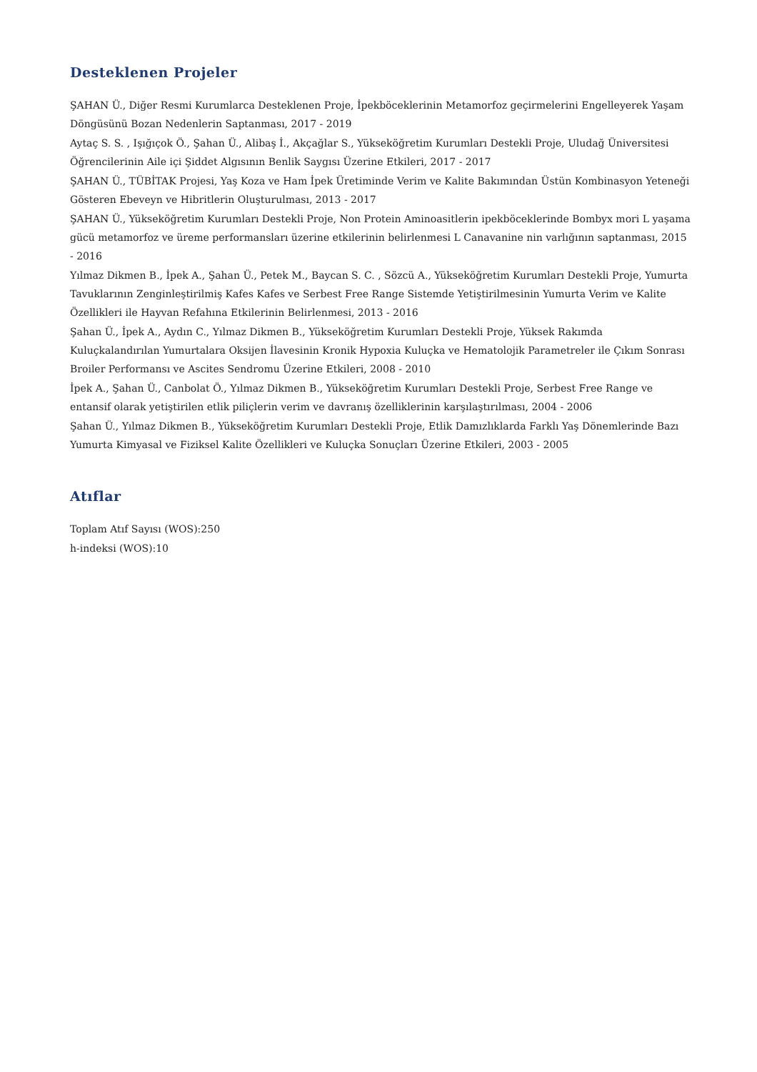Desteklenen Projeler
ŞAHAN Ü., Diğer Resmi Kurumlarca Desteklenen Proje, İpekböceklerinin Metamorfoz geçirmelerini Engelleyerek Yaşam Döngüsünü Bozan Nedenlerin Saptanması, 2017 - 2019
Aytaç S. S. , Işığıçok Ö., Şahan Ü., Alibaş İ., Akçağlar S., Yükseköğretim Kurumları Destekli Proje, Uludağ Üniversitesi Öğrencilerinin Aile içi Şiddet Algısının Benlik Saygısı Üzerine Etkileri, 2017 - 2017
ŞAHAN Ü., TÜBİTAK Projesi, Yaş Koza ve Ham İpek Üretiminde Verim ve Kalite Bakımından Üstün Kombinasyon Yeteneği Gösteren Ebeveyn ve Hibritlerin Oluşturulması, 2013 - 2017
ŞAHAN Ü., Yükseköğretim Kurumları Destekli Proje, Non Protein Aminoasitlerin ipekböceklerinde Bombyx mori L yaşama gücü metamorfoz ve üreme performansları üzerine etkilerinin belirlenmesi L Canavanine nin varlığının saptanması, 2015 - 2016
Yılmaz Dikmen B., İpek A., Şahan Ü., Petek M., Baycan S. C. , Sözcü A., Yükseköğretim Kurumları Destekli Proje, Yumurta Tavuklarının Zenginleştirilmiş Kafes Kafes ve Serbest Free Range Sistemde Yetiştirilmesinin Yumurta Verim ve Kalite Özellikleri ile Hayvan Refahına Etkilerinin Belirlenmesi, 2013 - 2016
Şahan Ü., İpek A., Aydın C., Yılmaz Dikmen B., Yükseköğretim Kurumları Destekli Proje, Yüksek Rakımda Kuluçkalandırılan Yumurtalara Oksijen İlavesinin Kronik Hypoxia Kuluçka ve Hematolojik Parametreler ile Çıkım Sonrası Broiler Performansı ve Ascites Sendromu Üzerine Etkileri, 2008 - 2010
İpek A., Şahan Ü., Canbolat Ö., Yılmaz Dikmen B., Yükseköğretim Kurumları Destekli Proje, Serbest Free Range ve entansif olarak yetiştirilen etlik piliçlerin verim ve davranış özelliklerinin karşılaştırılması, 2004 - 2006
Şahan Ü., Yılmaz Dikmen B., Yükseköğretim Kurumları Destekli Proje, Etlik Damızlıklarda Farklı Yaş Dönemlerinde Bazı Yumurta Kimyasal ve Fiziksel Kalite Özellikleri ve Kuluçka Sonuçları Üzerine Etkileri, 2003 - 2005
Atıflar
Toplam Atıf Sayısı (WOS):250
h-indeksi (WOS):10